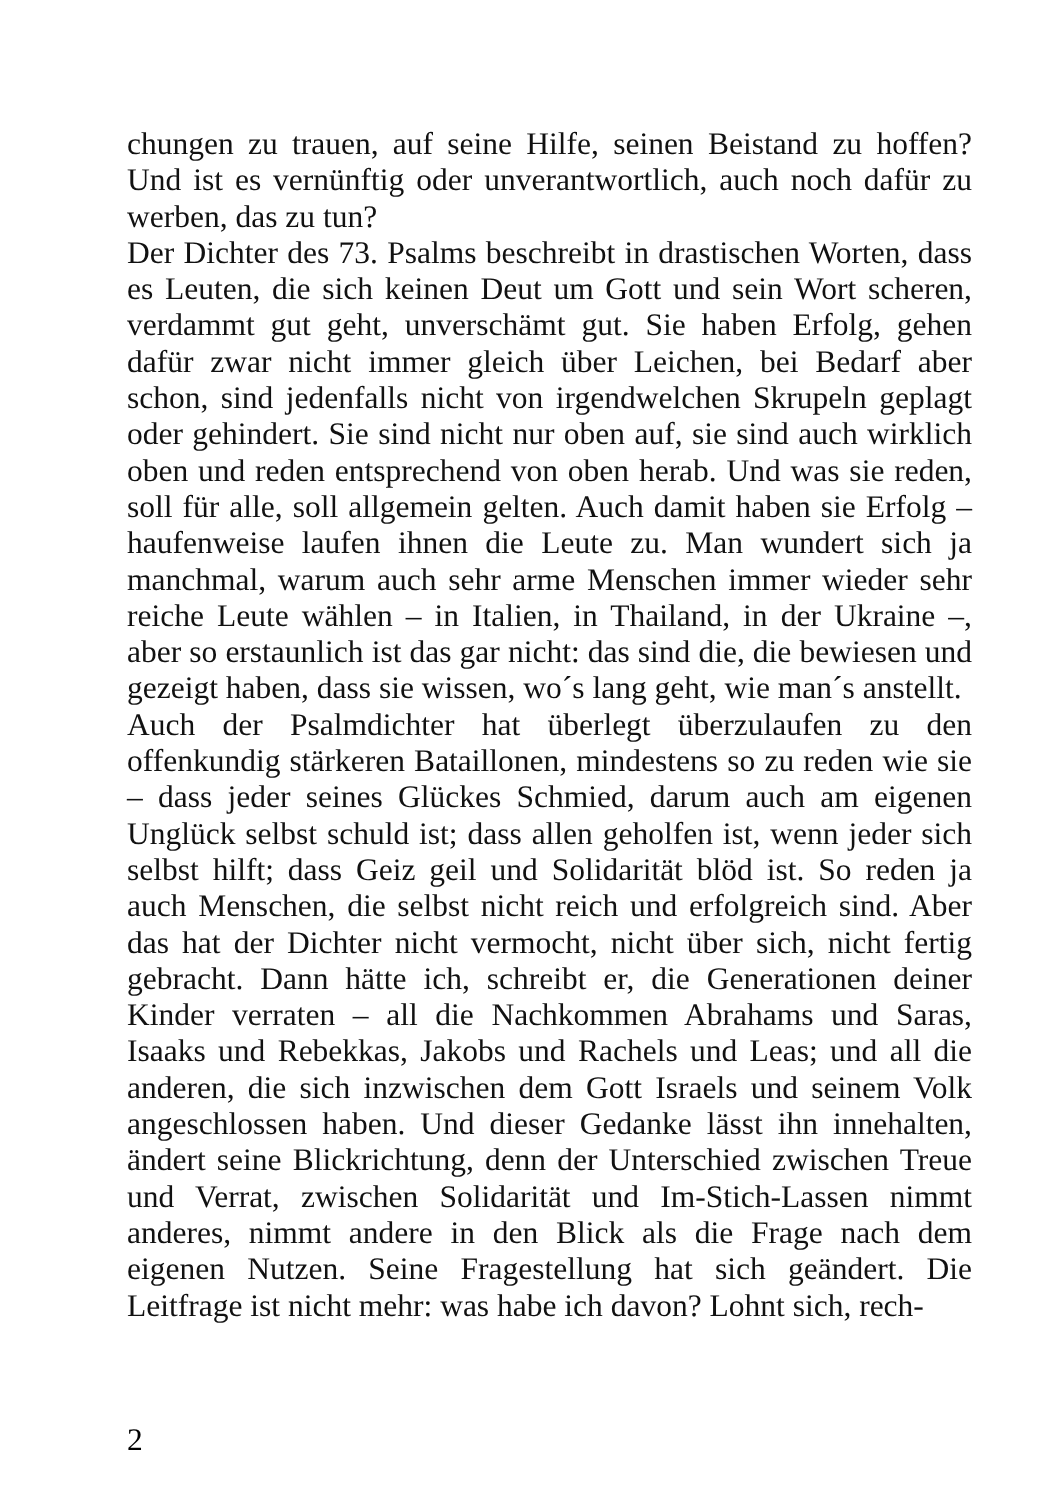chungen zu trauen, auf seine Hilfe, seinen Beistand zu hoffen? Und ist es vernünftig oder unverantwortlich, auch noch dafür zu werben, das zu tun?
Der Dichter des 73. Psalms beschreibt in drastischen Worten, dass es Leuten, die sich keinen Deut um Gott und sein Wort scheren, verdammt gut geht, unverschämt gut. Sie haben Erfolg, gehen dafür zwar nicht immer gleich über Leichen, bei Bedarf aber schon, sind jedenfalls nicht von irgendwelchen Skrupeln geplagt oder gehindert. Sie sind nicht nur oben auf, sie sind auch wirklich oben und reden entsprechend von oben herab. Und was sie reden, soll für alle, soll allgemein gelten. Auch damit haben sie Erfolg – haufenweise laufen ihnen die Leute zu. Man wundert sich ja manchmal, warum auch sehr arme Menschen immer wieder sehr reiche Leute wählen – in Italien, in Thailand, in der Ukraine –, aber so erstaunlich ist das gar nicht: das sind die, die bewiesen und gezeigt haben, dass sie wissen, wo´s lang geht, wie man´s anstellt.
Auch der Psalmdichter hat überlegt überzulaufen zu den offenkundig stärkeren Bataillonen, mindestens so zu reden wie sie – dass jeder seines Glückes Schmied, darum auch am eigenen Unglück selbst schuld ist; dass allen geholfen ist, wenn jeder sich selbst hilft; dass Geiz geil und Solidarität blöd ist. So reden ja auch Menschen, die selbst nicht reich und erfolgreich sind. Aber das hat der Dichter nicht vermocht, nicht über sich, nicht fertig gebracht. Dann hätte ich, schreibt er, die Generationen deiner Kinder verraten – all die Nachkommen Abrahams und Saras, Isaaks und Rebekkas, Jakobs und Rachels und Leas; und all die anderen, die sich inzwischen dem Gott Israels und seinem Volk angeschlossen haben. Und dieser Gedanke lässt ihn innehalten, ändert seine Blickrichtung, denn der Unterschied zwischen Treue und Verrat, zwischen Solidarität und Im-Stich-Lassen nimmt anderes, nimmt andere in den Blick als die Frage nach dem eigenen Nutzen. Seine Fragestellung hat sich geändert. Die Leitfrage ist nicht mehr: was habe ich davon? Lohnt sich, rech-
2